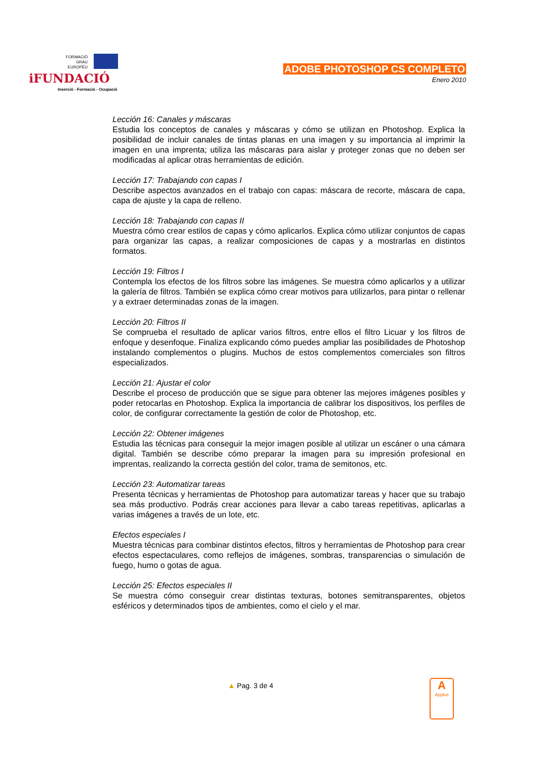FORMACIÓ
GRAU
EUROPÈU
iFUNDACIÓ
Inserció - Formació - Ocupació
ADOBE PHOTOSHOP CS COMPLETO
Enero 2010
Lección 16: Canales y máscaras
Estudia los conceptos de canales y máscaras y cómo se utilizan en Photoshop. Explica la posibilidad de incluir canales de tintas planas en una imagen y su importancia al imprimir la imagen en una imprenta; utiliza las máscaras para aislar y proteger zonas que no deben ser modificadas al aplicar otras herramientas de edición.
Lección 17: Trabajando con capas I
Describe aspectos avanzados en el trabajo con capas: máscara de recorte, máscara de capa, capa de ajuste y la capa de relleno.
Lección 18: Trabajando con capas II
Muestra cómo crear estilos de capas y cómo aplicarlos. Explica cómo utilizar conjuntos de capas para organizar las capas, a realizar composiciones de capas y a mostrarlas en distintos formatos.
Lección 19: Filtros I
Contempla los efectos de los filtros sobre las imágenes. Se muestra cómo aplicarlos y a utilizar la galería de filtros. También se explica cómo crear motivos para utilizarlos, para pintar o rellenar y a extraer determinadas zonas de la imagen.
Lección 20: Filtros II
Se comprueba el resultado de aplicar varios filtros, entre ellos el filtro Licuar y los filtros de enfoque y desenfoque. Finaliza explicando cómo puedes ampliar las posibilidades de Photoshop instalando complementos o plugins. Muchos de estos complementos comerciales son filtros especializados.
Lección 21: Ajustar el color
Describe el proceso de producción que se sigue para obtener las mejores imágenes posibles y poder retocarlas en Photoshop. Explica la importancia de calibrar los dispositivos, los perfiles de color, de configurar correctamente la gestión de color de Photoshop, etc.
Lección 22: Obtener imágenes
Estudia las técnicas para conseguir la mejor imagen posible al utilizar un escáner o una cámara digital. También se describe cómo preparar la imagen para su impresión profesional en imprentas, realizando la correcta gestión del color, trama de semitonos, etc.
Lección 23: Automatizar tareas
Presenta técnicas y herramientas de Photoshop para automatizar tareas y hacer que su trabajo sea más productivo. Podrás crear acciones para llevar a cabo tareas repetitivas, aplicarlas a varias imágenes a través de un lote, etc.
Efectos especiales I
Muestra técnicas para combinar distintos efectos, filtros y herramientas de Photoshop para crear efectos espectaculares, como reflejos de imágenes, sombras, transparencias o simulación de fuego, humo o gotas de agua.
Lección 25: Efectos especiales II
Se muestra cómo conseguir crear distintas texturas, botones semitransparentes, objetos esféricos y determinados tipos de ambientes, como el cielo y el mar.
▲ Pag. 3 de 4
A
Applus